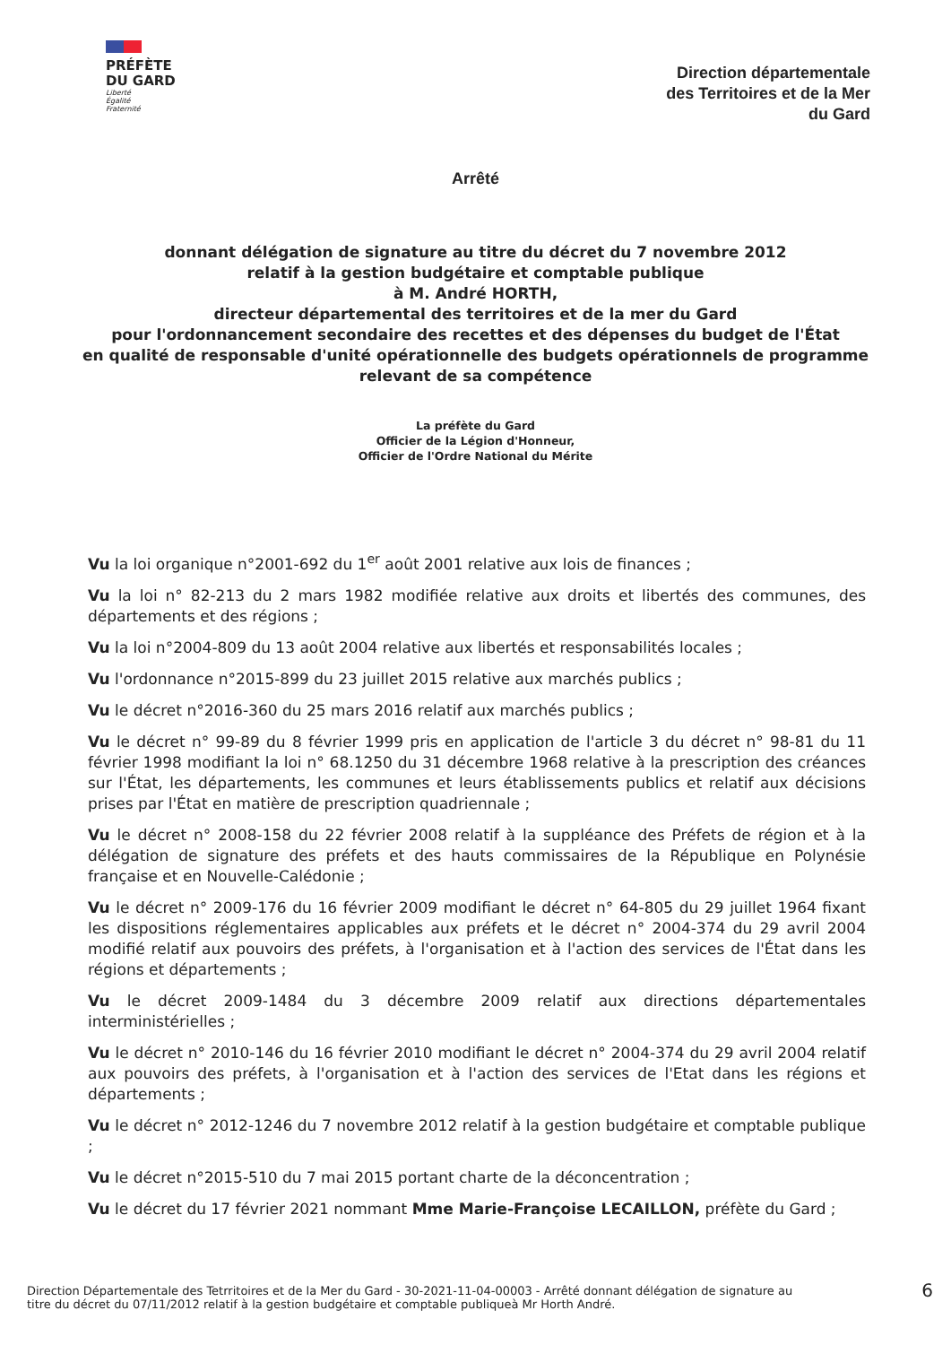PRÉFÈTE
DU GARD
Liberté
Égalité
Fraternité
Direction départementale
des Territoires et de la Mer
du Gard
Arrêté
donnant délégation de signature au titre du décret du 7 novembre 2012
relatif à la gestion budgétaire et comptable publique
à M. André HORTH,
directeur départemental des territoires et de la mer du Gard
pour l'ordonnancement secondaire des recettes et des dépenses du budget de l'État
en qualité de responsable d'unité opérationnelle des budgets opérationnels de programme
relevant de sa compétence
La préfète du Gard
Officier de la Légion d'Honneur,
Officier de l'Ordre National du Mérite
Vu la loi organique n°2001-692 du 1<sup>er</sup> août 2001 relative aux lois de finances ;
Vu la loi n° 82-213 du 2 mars 1982 modifiée relative aux droits et libertés des communes, des départements et des régions ;
Vu la loi n°2004-809 du 13 août 2004 relative aux libertés et responsabilités locales ;
Vu l'ordonnance n°2015-899 du 23 juillet 2015 relative aux marchés publics ;
Vu le décret n°2016-360 du 25 mars 2016 relatif aux marchés publics ;
Vu le décret n° 99-89 du 8 février 1999 pris en application de l'article 3 du décret n° 98-81 du 11 février 1998 modifiant la loi n° 68.1250 du 31 décembre 1968 relative à la prescription des créances sur l'État, les départements, les communes et leurs établissements publics et relatif aux décisions prises par l'État en matière de prescription quadriennale ;
Vu le décret n° 2008-158 du 22 février 2008 relatif à la suppléance des Préfets de région et à la délégation de signature des préfets et des hauts commissaires de la République en Polynésie française et en Nouvelle-Calédonie ;
Vu le décret n° 2009-176 du 16 février 2009 modifiant le décret n° 64-805 du 29 juillet 1964 fixant les dispositions réglementaires applicables aux préfets et le décret n° 2004-374 du 29 avril 2004 modifié relatif aux pouvoirs des préfets, à l'organisation et à l'action des services de l'État dans les régions et départements ;
Vu le décret 2009-1484 du 3 décembre 2009 relatif aux directions départementales interministérielles ;
Vu le décret n° 2010-146 du 16 février 2010 modifiant le décret n° 2004-374 du 29 avril 2004 relatif aux pouvoirs des préfets, à l'organisation et à l'action des services de l'Etat dans les régions et départements ;
Vu le décret n° 2012-1246 du 7 novembre 2012 relatif à la gestion budgétaire et comptable publique ;
Vu le décret n°2015-510 du 7 mai 2015 portant charte de la déconcentration ;
Vu le décret du 17 février 2021 nommant Mme Marie-Françoise LECAILLON, préfète du Gard ;
Direction Départementale des Tetrritoires et de la Mer du Gard - 30-2021-11-04-00003 - Arrêté donnant délégation de signature au
titre du décret du 07/11/2012 relatif à la gestion budgétaire et comptable publiqueà Mr Horth André.
6